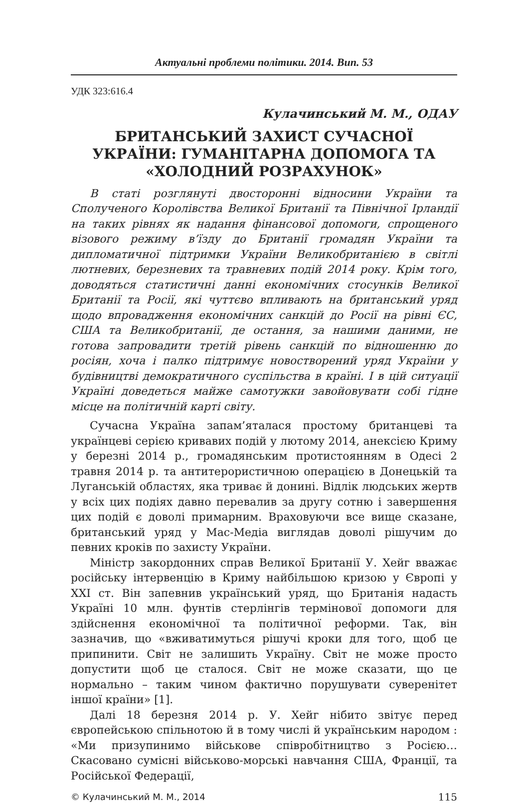Актуальні проблеми політики. 2014. Вип. 53
УДК 323:616.4
Кулачинський М. М., ОДАУ
БРИТАНСЬКИЙ ЗАХИСТ СУЧАСНОЇ УКРАЇНИ: ГУМАНІТАРНА ДОПОМОГА ТА «ХОЛОДНИЙ РОЗРАХУНОК»
В статі розглянуті двосторонні відносини України та Сполученого Королівства Великої Британії та Північної Ірландії на таких рівнях як надання фінансової допомоги, спрощеного візового режиму в’їзду до Британії громадян України та дипломатичної підтримки України Великобританією в світлі лютневих, березневих та травневих подій 2014 року. Крім того, доводяться статистичні данні економічних стосунків Великої Британії та Росії, які чуттєво впливають на британський уряд щодо впровадження економічних санкцій до Росії на рівні ЄС, США та Великобританії, де остання, за нашими даними, не готова запровадити третій рівень санкцій по відношенню до росіян, хоча і палко підтримує новостворений уряд України у будівництві демократичного суспільства в країні. І в цій ситуації Україні доведеться майже самотужки завойовувати собі гідне місце на політичній карті світу.
Сучасна Україна запам’яталася простому британцеві та українцеві серією кривавих подій у лютому 2014, анексією Криму у березні 2014 р., громадянським протистоянням в Одесі 2 травня 2014 р. та антитерористичною операцією в Донецькій та Луганській областях, яка триває й донині. Відлік людських жертв у всіх цих подіях давно перевалив за другу сотню і завершення цих подій є доволі примарним. Враховуючи все вище сказане, британський уряд у Мас-Медіа виглядав доволі рішучим до певних кроків по захисту України.
Міністр закордонних справ Великої Британії У. Хейг вважає російську інтервенцію в Криму найбільшою кризою у Європі у XXI ст. Він запевнив український уряд, що Британія надасть Україні 10 млн. фунтів стерлінгів термінової допомоги для здійснення економічної та політичної реформи. Так, він зазначив, що «вживатимуться рішучі кроки для того, щоб це припинити. Світ не залишить Україну. Світ не може просто допустити щоб це сталося. Світ не може сказати, що це нормально – таким чином фактично порушувати суверенітет іншої країни» [1].
Далі 18 березня 2014 р. У. Хейг нібито звітує перед європейською спільнотою й в тому числі й українським народом : «Ми призупинимо військове співробітництво з Росією… Скасовано сумісні військово-морські навчання США, Франції, та Російської Федерації,
© Кулачинський М. М., 2014 115